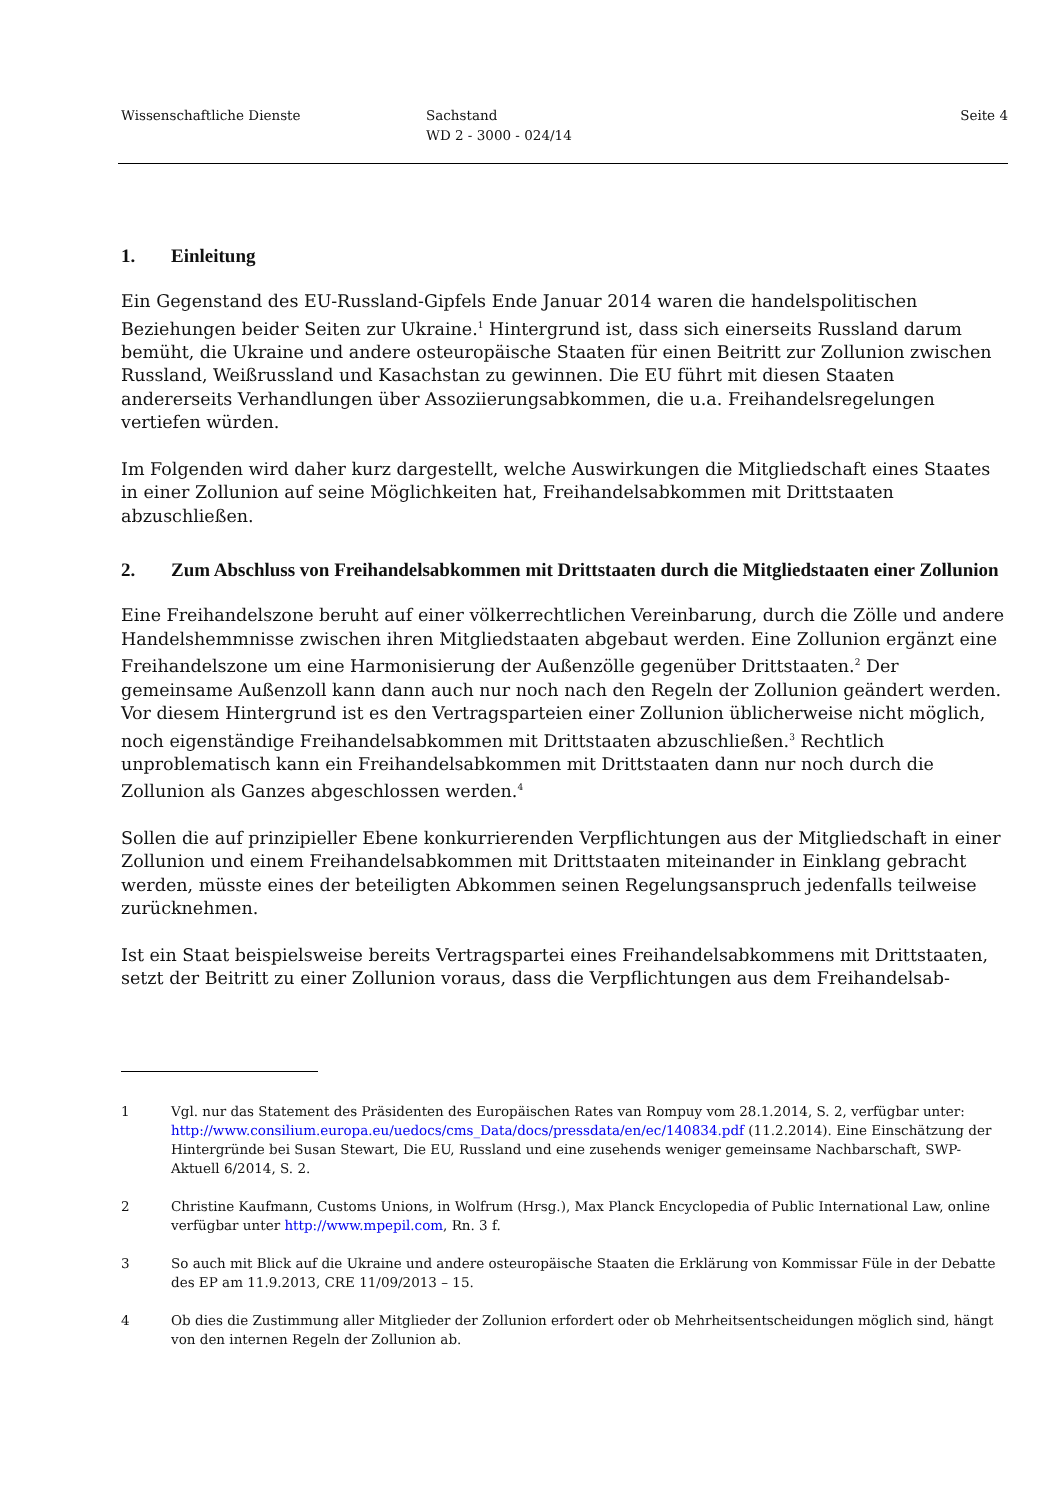Wissenschaftliche Dienste Sachstand
WD 2 - 3000 - 024/14
Seite 4
1. Einleitung
Ein Gegenstand des EU-Russland-Gipfels Ende Januar 2014 waren die handelspolitischen Beziehungen beider Seiten zur Ukraine.<sup>1</sup> Hintergrund ist, dass sich einerseits Russland darum bemüht, die Ukraine und andere osteuropäische Staaten für einen Beitritt zur Zollunion zwischen Russland, Weißrussland und Kasachstan zu gewinnen. Die EU führt mit diesen Staaten andererseits Verhandlungen über Assoziierungsabkommen, die u.a. Freihandelsregelungen vertiefen würden.
Im Folgenden wird daher kurz dargestellt, welche Auswirkungen die Mitgliedschaft eines Staates in einer Zollunion auf seine Möglichkeiten hat, Freihandelsabkommen mit Drittstaaten abzuschließen.
2. Zum Abschluss von Freihandelsabkommen mit Drittstaaten durch die Mitgliedstaaten einer Zollunion
Eine Freihandelszone beruht auf einer völkerrechtlichen Vereinbarung, durch die Zölle und andere Handelshemmnisse zwischen ihren Mitgliedstaaten abgebaut werden. Eine Zollunion ergänzt eine Freihandelszone um eine Harmonisierung der Außenzölle gegenüber Drittstaaten.<sup>2</sup> Der gemeinsame Außenzoll kann dann auch nur noch nach den Regeln der Zollunion geändert werden. Vor diesem Hintergrund ist es den Vertragsparteien einer Zollunion üblicherweise nicht möglich, noch eigenständige Freihandelsabkommen mit Drittstaaten abzuschließen.<sup>3</sup> Rechtlich unproblematisch kann ein Freihandelsabkommen mit Drittstaaten dann nur noch durch die Zollunion als Ganzes abgeschlossen werden.<sup>4</sup>
Sollen die auf prinzipieller Ebene konkurrierenden Verpflichtungen aus der Mitgliedschaft in einer Zollunion und einem Freihandelsabkommen mit Drittstaaten miteinander in Einklang gebracht werden, müsste eines der beteiligten Abkommen seinen Regelungsanspruch jedenfalls teilweise zurücknehmen.
Ist ein Staat beispielsweise bereits Vertragspartei eines Freihandelsabkommens mit Drittstaaten, setzt der Beitritt zu einer Zollunion voraus, dass die Verpflichtungen aus dem Freihandelsab-
1 Vgl. nur das Statement des Präsidenten des Europäischen Rates van Rompuy vom 28.1.2014, S. 2, verfügbar unter: http://www.consilium.europa.eu/uedocs/cms_Data/docs/pressdata/en/ec/140834.pdf (11.2.2014). Eine Einschätzung der Hintergründe bei Susan Stewart, Die EU, Russland und eine zusehends weniger gemeinsame Nachbarschaft, SWP-Aktuell 6/2014, S. 2.
2 Christine Kaufmann, Customs Unions, in Wolfrum (Hrsg.), Max Planck Encyclopedia of Public International Law, online verfügbar unter http://www.mpepil.com, Rn. 3 f.
3 So auch mit Blick auf die Ukraine und andere osteuropäische Staaten die Erklärung von Kommissar Füle in der Debatte des EP am 11.9.2013, CRE 11/09/2013 – 15.
4 Ob dies die Zustimmung aller Mitglieder der Zollunion erfordert oder ob Mehrheitsentscheidungen möglich sind, hängt von den internen Regeln der Zollunion ab.